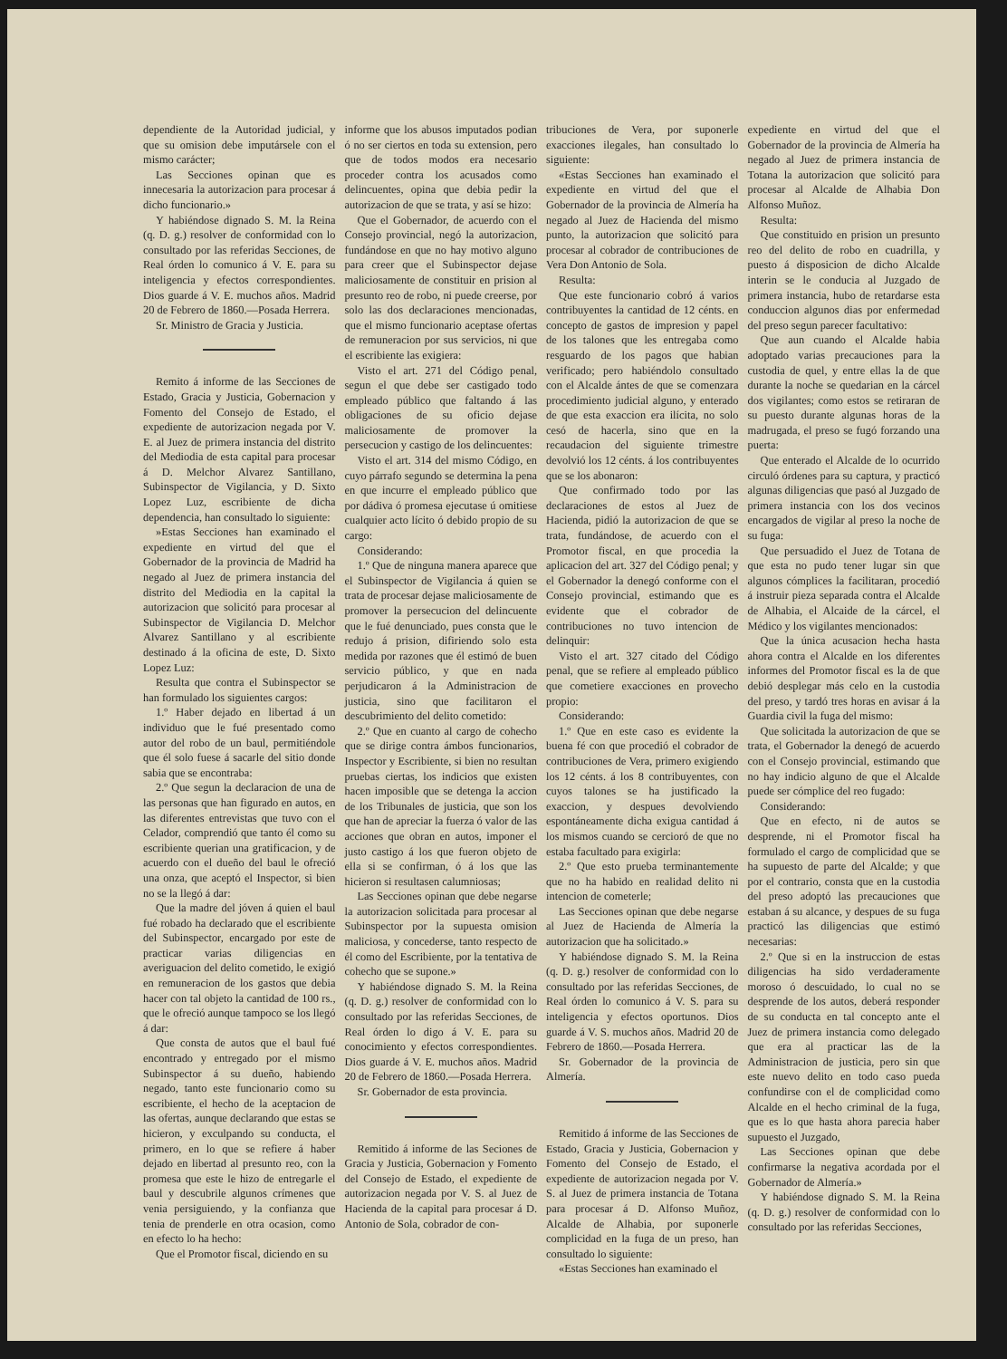dependiente de la Autoridad judicial, y que su omision debe imputársele con el mismo carácter;
Las Secciones opinan que es innecesaria la autorizacion para procesar á dicho funcionario.»
Y habiéndose dignado S. M. la Reina (q. D. g.) resolver de conformidad con lo consultado por las referidas Secciones, de Real órden lo comunico á V. E. para su inteligencia y efectos correspondientes. Dios guarde á V. E. muchos años. Madrid 20 de Febrero de 1860.—Posada Herrera.
Sr. Ministro de Gracia y Justicia.
Remito á informe de las Secciones de Estado, Gracia y Justicia, Gobernacion y Fomento del Consejo de Estado, el expediente de autorizacion negada por V. E. al Juez de primera instancia del distrito del Mediodia de esta capital para procesar á D. Melchor Alvarez Santillano, Subinspector de Vigilancia, y D. Sixto Lopez Luz, escribiente de dicha dependencia, han consultado lo siguiente:
»Estas Secciones han examinado el expediente en virtud del que el Gobernador de la provincia de Madrid ha negado al Juez de primera instancia del distrito del Mediodia en la capital la autorizacion que solicitó para procesar al Subinspector de Vigilancia D. Melchor Alvarez Santillano y al escribiente destinado á la oficina de este, D. Sixto Lopez Luz:
Resulta que contra el Subinspector se han formulado los siguientes cargos:
1.º Haber dejado en libertad á un individuo que le fué presentado como autor del robo de un baul, permitiéndole que él solo fuese á sacarle del sitio donde sabia que se encontraba:
2.º Que segun la declaracion de una de las personas que han figurado en autos, en las diferentes entrevistas que tuvo con el Celador, comprendió que tanto él como su escribiente querian una gratificacion, y de acuerdo con el dueño del baul le ofreció una onza, que aceptó el Inspector, si bien no se la llegó á dar:
Que la madre del jóven á quien el baul fué robado ha declarado que el escribiente del Subinspector, encargado por este de practicar varias diligencias en averiguacion del delito cometido, le exigió en remuneracion de los gastos que debia hacer con tal objeto la cantidad de 100 rs., que le ofreció aunque tampoco se los llegó á dar:
Que consta de autos que el baul fué encontrado y entregado por el mismo Subinspector á su dueño, habiendo negado, tanto este funcionario como su escribiente, el hecho de la aceptacion de las ofertas, aunque declarando que estas se hicieron, y exculpando su conducta, el primero, en lo que se refiere á haber dejado en libertad al presunto reo, con la promesa que este le hizo de entregarle el baul y descubrile algunos crímenes que venia persiguiendo, y la confianza que tenia de prenderle en otra ocasion, como en efecto lo ha hecho:
Que el Promotor fiscal, diciendo en su
informe que los abusos imputados podian ó no ser ciertos en toda su extension, pero que de todos modos era necesario proceder contra los acusados como delincuentes, opina que debia pedir la autorizacion de que se trata, y así se hizo:
Que el Gobernador, de acuerdo con el Consejo provincial, negó la autorizacion, fundándose en que no hay motivo alguno para creer que el Subinspector dejase maliciosamente de constituir en prision al presunto reo de robo, ni puede creerse, por solo las dos declaraciones mencionadas, que el mismo funcionario aceptase ofertas de remuneracion por sus servicios, ni que el escribiente las exigiera:
Visto el art. 271 del Código penal, segun el que debe ser castigado todo empleado público que faltando á las obligaciones de su oficio dejase maliciosamente de promover la persecucion y castigo de los delincuentes:
Visto el art. 314 del mismo Código, en cuyo párrafo segundo se determina la pena en que incurre el empleado público que por dádiva ó promesa ejecutase ú omitiese cualquier acto lícito ó debido propio de su cargo:
Considerando:
1.º Que de ninguna manera aparece que el Subinspector de Vigilancia á quien se trata de procesar dejase maliciosamente de promover la persecucion del delincuente que le fué denunciado, pues consta que le redujo á prision, difiriendo solo esta medida por razones que él estimó de buen servicio público, y que en nada perjudicaron á la Administracion de justicia, sino que facilitaron el descubrimiento del delito cometido:
2.º Que en cuanto al cargo de cohecho que se dirige contra ámbos funcionarios, Inspector y Escribiente, si bien no resultan pruebas ciertas, los indicios que existen hacen imposible que se detenga la accion de los Tribunales de justicia, que son los que han de apreciar la fuerza ó valor de las acciones que obran en autos, imponer el justo castigo á los que fueron objeto de ella si se confirman, ó á los que las hicieron si resultasen calumniosas;
Las Secciones opinan que debe negarse la autorizacion solicitada para procesar al Subinspector por la supuesta omision maliciosa, y concederse, tanto respecto de él como del Escribiente, por la tentativa de cohecho que se supone.»
Y habiéndose dignado S. M. la Reina (q. D. g.) resolver de conformidad con lo consultado por las referidas Secciones, de Real órden lo digo á V. E. para su conocimiento y efectos correspondientes. Dios guarde á V. E. muchos años. Madrid 20 de Febrero de 1860.—Posada Herrera.
Sr. Gobernador de esta provincia.
Remitido á informe de las Seciones de Gracia y Justicia, Gobernacion y Fomento del Consejo de Estado, el expediente de autorizacion negada por V. S. al Juez de Hacienda de la capital para procesar á D. Antonio de Sola, cobrador de con-
tribuciones de Vera, por suponerle exacciones ilegales, han consultado lo siguiente:
«Estas Secciones han examinado el expediente en virtud del que el Gobernador de la provincia de Almería ha negado al Juez de Hacienda del mismo punto, la autorizacion que solicitó para procesar al cobrador de contribuciones de Vera Don Antonio de Sola.
Resulta:
Que este funcionario cobró á varios contribuyentes la cantidad de 12 cénts. en concepto de gastos de impresion y papel de los talones que les entregaba como resguardo de los pagos que habian verificado; pero habiéndolo consultado con el Alcalde ántes de que se comenzara procedimiento judicial alguno, y enterado de que esta exaccion era ilícita, no solo cesó de hacerla, sino que en la recaudacion del siguiente trimestre devolvió los 12 cénts. á los contribuyentes que se los abonaron:
Que confirmado todo por las declaraciones de estos al Juez de Hacienda, pidió la autorizacion de que se trata, fundándose, de acuerdo con el Promotor fiscal, en que procedia la aplicacion del art. 327 del Código penal; y el Gobernador la denegó conforme con el Consejo provincial, estimando que es evidente que el cobrador de contribuciones no tuvo intencion de delinquir:
Visto el art. 327 citado del Código penal, que se refiere al empleado público que cometiere exacciones en provecho propio:
Considerando:
1.º Que en este caso es evidente la buena fé con que procedió el cobrador de contribuciones de Vera, primero exigiendo los 12 cénts. á los 8 contribuyentes, con cuyos talones se ha justificado la exaccion, y despues devolviendo espontáneamente dicha exigua cantidad á los mismos cuando se cercioró de que no estaba facultado para exigirla:
2.º Que esto prueba terminantemente que no ha habido en realidad delito ni intencion de cometerle;
Las Secciones opinan que debe negarse al Juez de Hacienda de Almería la autorizacion que ha solicitado.»
Y habiéndose dignado S. M. la Reina (q. D. g.) resolver de conformidad con lo consultado por las referidas Secciones, de Real órden lo comunico á V. S. para su inteligencia y efectos oportunos. Dios guarde á V. S. muchos años. Madrid 20 de Febrero de 1860.—Posada Herrera.
Sr. Gobernador de la provincia de Almería.
Remitido á informe de las Secciones de Estado, Gracia y Justicia, Gobernacion y Fomento del Consejo de Estado, el expediente de autorizacion negada por V. S. al Juez de primera instancia de Totana para procesar á D. Alfonso Muñoz, Alcalde de Alhabia, por suponerle complicidad en la fuga de un preso, han consultado lo siguiente:
«Estas Secciones han examinado el
expediente en virtud del que el Gobernador de la provincia de Almería ha negado al Juez de primera instancia de Totana la autorizacion que solicitó para procesar al Alcalde de Alhabia Don Alfonso Muñoz.
Resulta:
Que constituido en prision un presunto reo del delito de robo en cuadrilla, y puesto á disposicion de dicho Alcalde interin se le conducia al Juzgado de primera instancia, hubo de retardarse esta conduccion algunos dias por enfermedad del preso segun parecer facultativo:
Que aun cuando el Alcalde habia adoptado varias precauciones para la custodia de quel, y entre ellas la de que durante la noche se quedarian en la cárcel dos vigilantes; como estos se retiraran de su puesto durante algunas horas de la madrugada, el preso se fugó forzando una puerta:
Que enterado el Alcalde de lo ocurrido circuló órdenes para su captura, y practicó algunas diligencias que pasó al Juzgado de primera instancia con los dos vecinos encargados de vigilar al preso la noche de su fuga:
Que persuadido el Juez de Totana de que esta no pudo tener lugar sin que algunos cómplices la facilitaran, procedió á instruir pieza separada contra el Alcalde de Alhabia, el Alcaide de la cárcel, el Médico y los vigilantes mencionados:
Que la única acusacion hecha hasta ahora contra el Alcalde en los diferentes informes del Promotor fiscal es la de que debió desplegar más celo en la custodia del preso, y tardó tres horas en avisar á la Guardia civil la fuga del mismo:
Que solicitada la autorizacion de que se trata, el Gobernador la denegó de acuerdo con el Consejo provincial, estimando que no hay indicio alguno de que el Alcalde puede ser cómplice del reo fugado:
Considerando:
Que en efecto, ni de autos se desprende, ni el Promotor fiscal ha formulado el cargo de complicidad que se ha supuesto de parte del Alcalde; y que por el contrario, consta que en la custodia del preso adoptó las precauciones que estaban á su alcance, y despues de su fuga practicó las diligencias que estimó necesarias:
2.º Que si en la instruccion de estas diligencias ha sido verdaderamente moroso ó descuidado, lo cual no se desprende de los autos, deberá responder de su conducta en tal concepto ante el Juez de primera instancia como delegado que era al practicar las de la Administracion de justicia, pero sin que este nuevo delito en todo caso pueda confundirse con el de complicidad como Alcalde en el hecho criminal de la fuga, que es lo que hasta ahora parecia haber supuesto el Juzgado,
Las Secciones opinan que debe confirmarse la negativa acordada por el Gobernador de Almería.»
Y habiéndose dignado S. M. la Reina (q. D. g.) resolver de conformidad con lo consultado por las referidas Secciones,